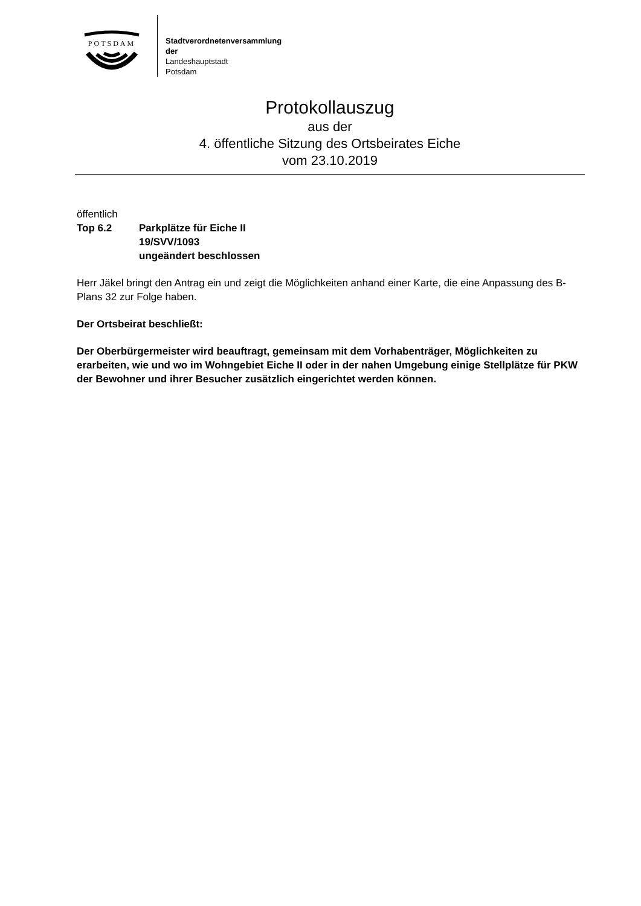POTSDAM
Stadtverordnetenversammlung
der
Landeshauptstadt
Potsdam
Protokollauszug
aus der
4. öffentliche Sitzung des Ortsbeirates Eiche
vom 23.10.2019
öffentlich
Top 6.2 Parkplätze für Eiche II
19/SVV/1093
ungeändert beschlossen
Herr Jäkel bringt den Antrag ein und zeigt die Möglichkeiten anhand einer Karte, die eine Anpassung des B-Plans 32 zur Folge haben.
Der Ortsbeirat beschließt:
Der Oberbürgermeister wird beauftragt, gemeinsam mit dem Vorhabenträger, Möglichkeiten zu erarbeiten, wie und wo im Wohngebiet Eiche II oder in der nahen Umgebung einige Stellplätze für PKW der Bewohner und ihrer Besucher zusätzlich eingerichtet werden können.